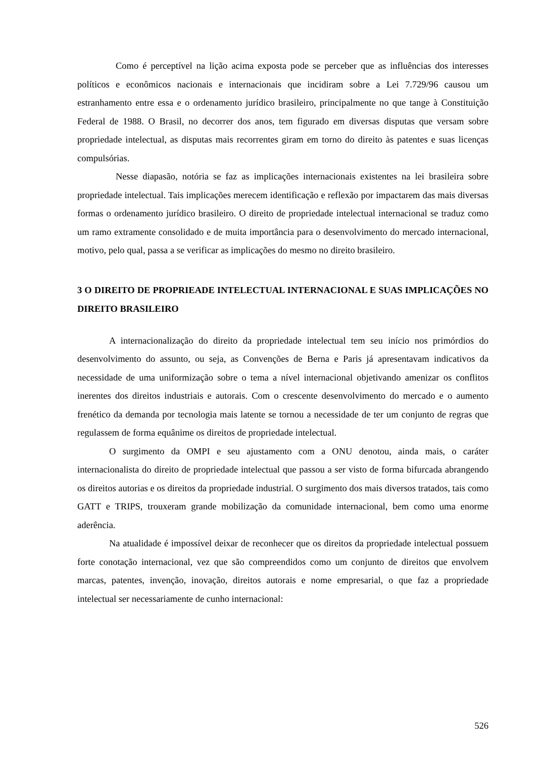Como é perceptível na lição acima exposta pode se perceber que as influências dos interesses políticos e econômicos nacionais e internacionais que incidiram sobre a Lei 7.729/96 causou um estranhamento entre essa e o ordenamento jurídico brasileiro, principalmente no que tange à Constituição Federal de 1988. O Brasil, no decorrer dos anos, tem figurado em diversas disputas que versam sobre propriedade intelectual, as disputas mais recorrentes giram em torno do direito às patentes e suas licenças compulsórias.
Nesse diapasão, notória se faz as implicações internacionais existentes na lei brasileira sobre propriedade intelectual. Tais implicações merecem identificação e reflexão por impactarem das mais diversas formas o ordenamento jurídico brasileiro. O direito de propriedade intelectual internacional se traduz como um ramo extramente consolidado e de muita importância para o desenvolvimento do mercado internacional, motivo, pelo qual, passa a se verificar as implicações do mesmo no direito brasileiro.
3 O DIREITO DE PROPRIEADE INTELECTUAL INTERNACIONAL E SUAS IMPLICAÇÕES NO DIREITO BRASILEIRO
A internacionalização do direito da propriedade intelectual tem seu início nos primórdios do desenvolvimento do assunto, ou seja, as Convenções de Berna e Paris já apresentavam indicativos da necessidade de uma uniformização sobre o tema a nível internacional objetivando amenizar os conflitos inerentes dos direitos industriais e autorais. Com o crescente desenvolvimento do mercado e o aumento frenético da demanda por tecnologia mais latente se tornou a necessidade de ter um conjunto de regras que regulassem de forma equânime os direitos de propriedade intelectual.
O surgimento da OMPI e seu ajustamento com a ONU denotou, ainda mais, o caráter internacionalista do direito de propriedade intelectual que passou a ser visto de forma bifurcada abrangendo os direitos autorias e os direitos da propriedade industrial. O surgimento dos mais diversos tratados, tais como GATT e TRIPS, trouxeram grande mobilização da comunidade internacional, bem como uma enorme aderência.
Na atualidade é impossível deixar de reconhecer que os direitos da propriedade intelectual possuem forte conotação internacional, vez que são compreendidos como um conjunto de direitos que envolvem marcas, patentes, invenção, inovação, direitos autorais e nome empresarial, o que faz a propriedade intelectual ser necessariamente de cunho internacional:
526